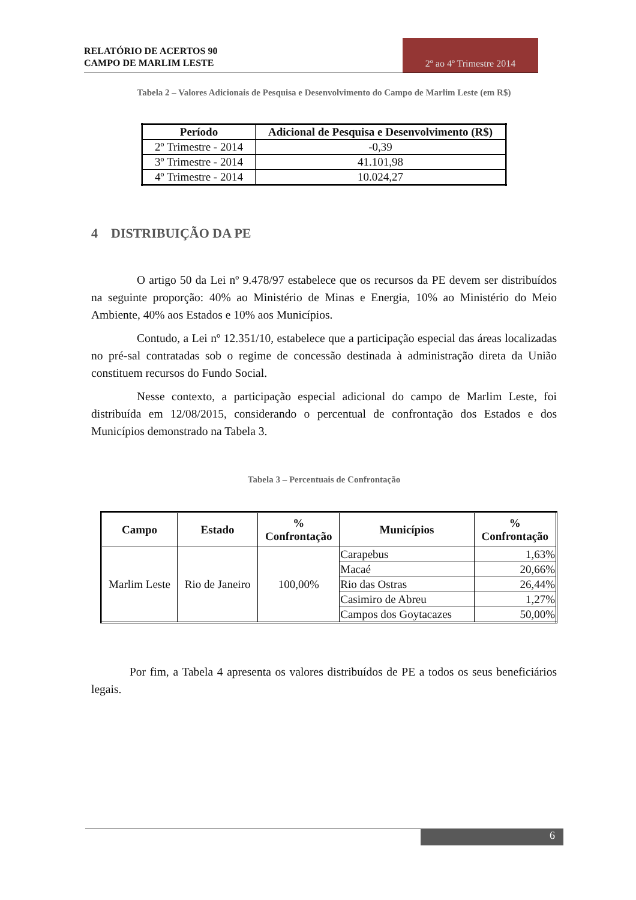RELATÓRIO DE ACERTOS 90
CAMPO DE MARLIM LESTE
2º ao 4º Trimestre 2014
Tabela 2 – Valores Adicionais de Pesquisa e Desenvolvimento do Campo de Marlim Leste (em R$)
| Período | Adicional de Pesquisa e Desenvolvimento (R$) |
| --- | --- |
| 2º Trimestre - 2014 | -0,39 |
| 3º Trimestre - 2014 | 41.101,98 |
| 4º Trimestre - 2014 | 10.024,27 |
4 DISTRIBUIÇÃO DA PE
O artigo 50 da Lei nº 9.478/97 estabelece que os recursos da PE devem ser distribuídos na seguinte proporção: 40% ao Ministério de Minas e Energia, 10% ao Ministério do Meio Ambiente, 40% aos Estados e 10% aos Municípios.
Contudo, a Lei nº 12.351/10, estabelece que a participação especial das áreas localizadas no pré-sal contratadas sob o regime de concessão destinada à administração direta da União constituem recursos do Fundo Social.
Nesse contexto, a participação especial adicional do campo de Marlim Leste, foi distribuída em 12/08/2015, considerando o percentual de confrontação dos Estados e dos Municípios demonstrado na Tabela 3.
Tabela 3 – Percentuais de Confrontação
| Campo | Estado | % Confrontação | Municípios | % Confrontação |
| --- | --- | --- | --- | --- |
| Marlim Leste | Rio de Janeiro | 100,00% | Carapebus | 1,63% |
| | | | Macaé | 20,66% |
| | | | Rio das Ostras | 26,44% |
| | | | Casimiro de Abreu | 1,27% |
| | | | Campos dos Goytacazes | 50,00% |
Por fim, a Tabela 4 apresenta os valores distribuídos de PE a todos os seus beneficiários legais.
6